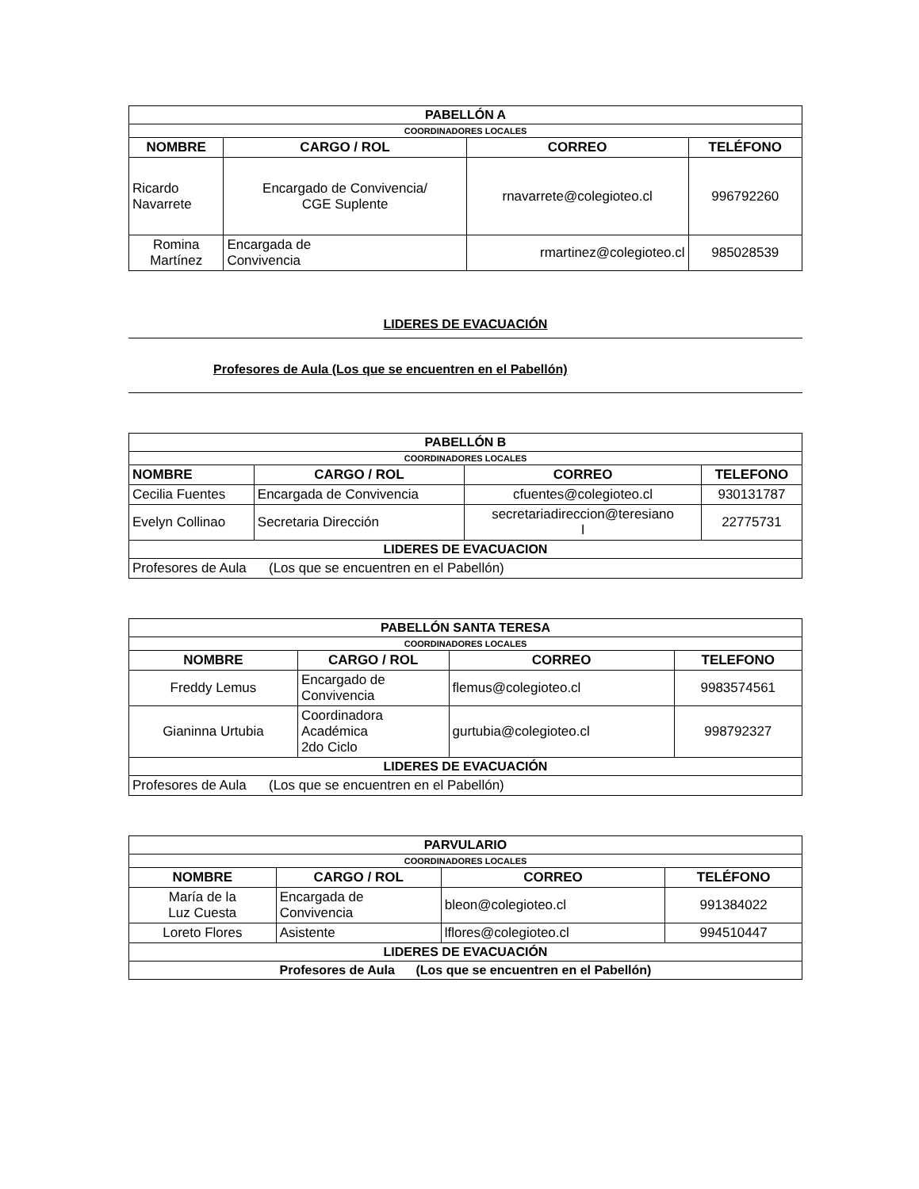| PABELLÓN A | | | |
| COORDINADORES LOCALES | | | |
| NOMBRE | CARGO / ROL | CORREO | TELÉFONO |
| Ricardo Navarrete | Encargado de Convivencia/ CGE Suplente | rnavarrete@colegioteo.cl | 996792260 |
| Romina Martínez | Encargada de Convivencia | rmartinez@colegioteo.cl | 985028539 |
LIDERES DE EVACUACIÓN
Profesores de Aula (Los que se encuentren en el Pabellón)
| PABELLÓN B | | | |
| COORDINADORES LOCALES | | | |
| NOMBRE | CARGO / ROL | CORREO | TELEFONO |
| Cecilia Fuentes | Encargada de Convivencia | cfuentes@colegioteo.cl | 930131787 |
| Evelyn Collinao | Secretaria Dirección | secretariadireccion@teresiano l | 22775731 |
| LIDERES DE EVACUACION | | | |
| Profesores de Aula (Los que se encuentren en el Pabellón) | | | |
| PABELLÓN SANTA TERESA | | | |
| COORDINADORES LOCALES | | | |
| NOMBRE | CARGO / ROL | CORREO | TELEFONO |
| Freddy Lemus | Encargado de Convivencia | flemus@colegioteo.cl | 9983574561 |
| Gianinna Urtubia | Coordinadora Académica 2do Ciclo | gurtubia@colegioteo.cl | 998792327 |
| LIDERES DE EVACUACIÓN | | | |
| Profesores de Aula (Los que se encuentren en el Pabellón) | | | |
| PARVULARIO | | | |
| COORDINADORES LOCALES | | | |
| NOMBRE | CARGO / ROL | CORREO | TELÉFONO |
| María de la Luz Cuesta | Encargada de Convivencia | bleon@colegioteo.cl | 991384022 |
| Loreto Flores | Asistente | lflores@colegioteo.cl | 994510447 |
| LIDERES DE EVACUACIÓN | | | |
| Profesores de Aula (Los que se encuentren en el Pabellón) | | | |